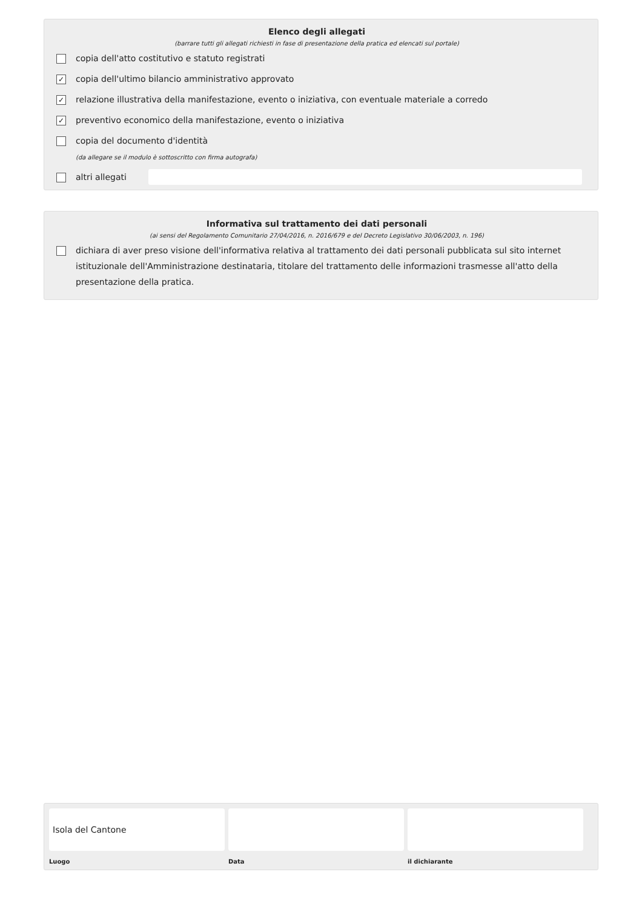Elenco degli allegati
(barrare tutti gli allegati richiesti in fase di presentazione della pratica ed elencati sul portale)
copia dell'atto costitutivo e statuto registrati
✓ copia dell'ultimo bilancio amministrativo approvato
✓ relazione illustrativa della manifestazione, evento o iniziativa, con eventuale materiale a corredo
✓ preventivo economico della manifestazione, evento o iniziativa
copia del documento d'identità
(da allegare se il modulo è sottoscritto con firma autografa)
altri allegati
Informativa sul trattamento dei dati personali
(ai sensi del Regolamento Comunitario 27/04/2016, n. 2016/679 e del Decreto Legislativo 30/06/2003, n. 196)
dichiara di aver preso visione dell'informativa relativa al trattamento dei dati personali pubblicata sul sito internet istituzionale dell'Amministrazione destinataria, titolare del trattamento delle informazioni trasmesse all'atto della presentazione della pratica.
Isola del Cantone
Luogo
Data il dichiarante